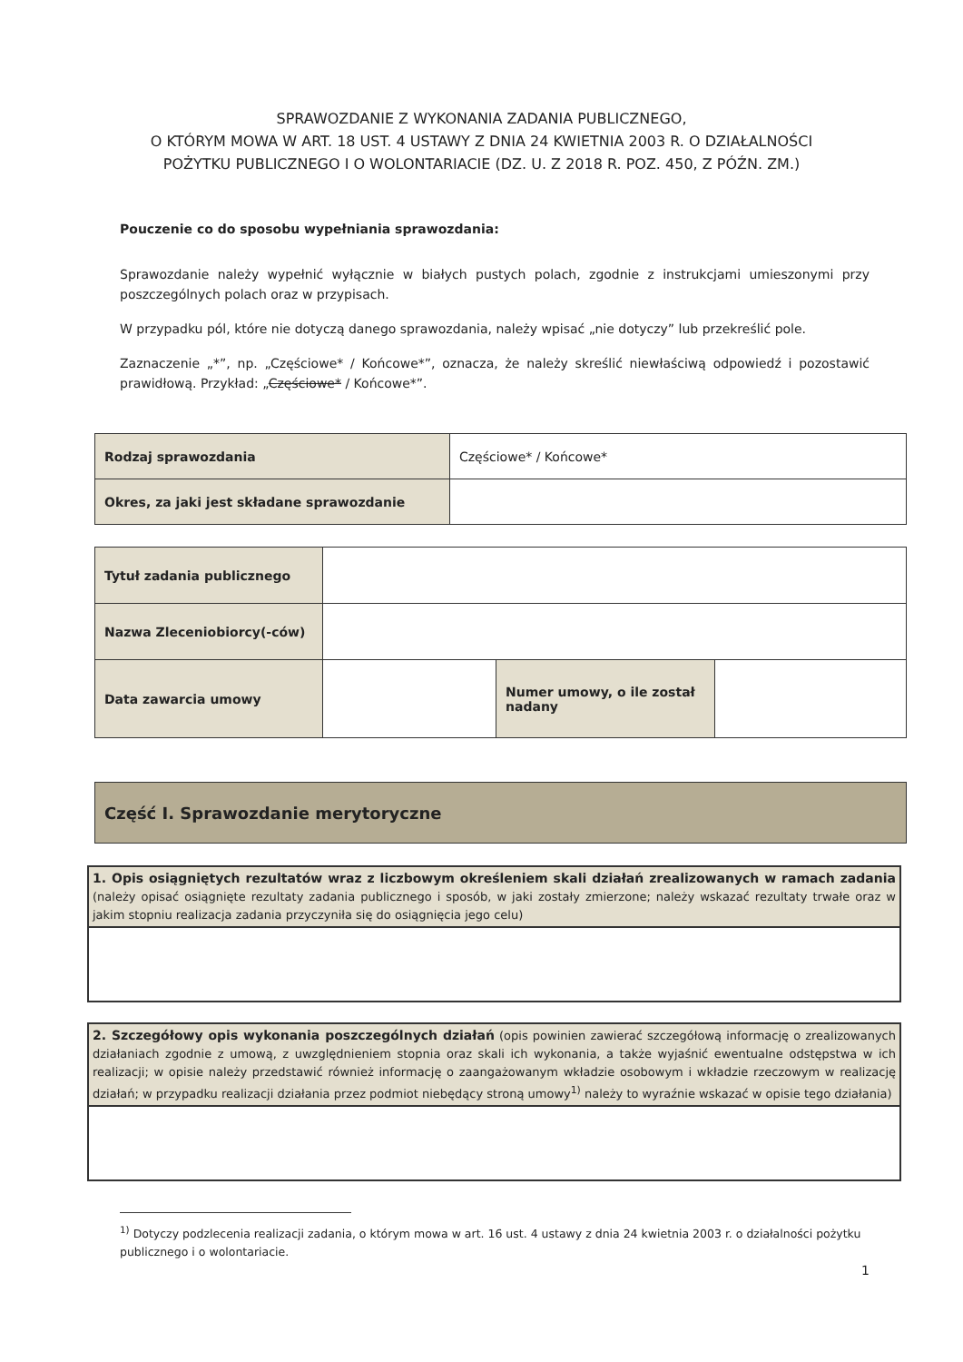SPRAWOZDANIE Z WYKONANIA ZADANIA PUBLICZNEGO,
O KTÓRYM MOWA W ART. 18 UST. 4 USTAWY Z DNIA 24 KWIETNIA 2003 R. O DZIAŁALNOŚCI POŻYTKU PUBLICZNEGO I O WOLONTARIACIE (DZ. U. Z 2018 R. POZ. 450, Z PÓŹN. ZM.)
Pouczenie co do sposobu wypełniania sprawozdania:
Sprawozdanie należy wypełnić wyłącznie w białych pustych polach, zgodnie z instrukcjami umieszonymi przy poszczególnych polach oraz w przypisach.
W przypadku pól, które nie dotyczą danego sprawozdania, należy wpisać „nie dotyczy” lub przekreślić pole.
Zaznaczenie „*”, np. „Częściowe* / Końcowe*”, oznacza, że należy skreślić niewłaściwą odpowiedź i pozostawić prawidłową. Przykład: „Częściowe* / Końcowe*”.
| Rodzaj sprawozdania | Częściowe* / Końcowe* |
| Okres, za jaki jest składane sprawozdanie | |
| Tytuł zadania publicznego | | | |
| Nazwa Zleceniobiorcy(-ców) | | | |
| Data zawarcia umowy | | Numer umowy, o ile został nadany | |
| Część I. Sprawozdanie merytoryczne |
1. Opis osiągniętych rezultatów wraz z liczbowym określeniem skali działań zrealizowanych w ramach zadania (należy opisać osiągnięte rezultaty zadania publicznego i sposób, w jaki zostały zmierzone; należy wskazać rezultaty trwałe oraz w jakim stopniu realizacja zadania przyczyniła się do osiągnięcia jego celu)
2. Szczegółowy opis wykonania poszczególnych działań (opis powinien zawierać szczegółową informację o zrealizowanych działaniach zgodnie z umową, z uwzględnieniem stopnia oraz skali ich wykonania, a także wyjaśnić ewentualne odstępstwa w ich realizacji; w opisie należy przedstawić również informację o zaangażowanym wkładzie osobowym i wkładzie rzeczowym w realizację działań; w przypadku realizacji działania przez podmiot niebędący stroną umowy<sup>1)</sup> należy to wyraźnie wskazać w opisie tego działania)
<sup>1)</sup> Dotyczy podzlecenia realizacji zadania, o którym mowa w art. 16 ust. 4 ustawy z dnia 24 kwietnia 2003 r. o działalności pożytku publicznego i o wolontariacie.
1